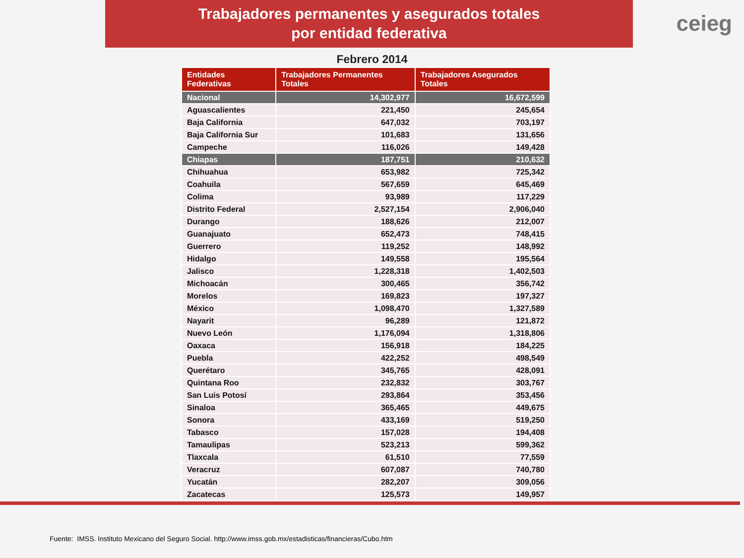Trabajadores permanentes y asegurados totales
por entidad federativa
ceieg
Febrero 2014
| Entidades Federativas | Trabajadores Permanentes Totales | Trabajadores Asegurados Totales |
| --- | --- | --- |
| Nacional | 14,302,977 | 16,672,599 |
| Aguascalientes | 221,450 | 245,654 |
| Baja California | 647,032 | 703,197 |
| Baja California Sur | 101,683 | 131,656 |
| Campeche | 116,026 | 149,428 |
| Chiapas | 187,751 | 210,632 |
| Chihuahua | 653,982 | 725,342 |
| Coahuila | 567,659 | 645,469 |
| Colima | 93,989 | 117,229 |
| Distrito Federal | 2,527,154 | 2,906,040 |
| Durango | 188,626 | 212,007 |
| Guanajuato | 652,473 | 748,415 |
| Guerrero | 119,252 | 148,992 |
| Hidalgo | 149,558 | 195,564 |
| Jalisco | 1,228,318 | 1,402,503 |
| Michoacán | 300,465 | 356,742 |
| Morelos | 169,823 | 197,327 |
| México | 1,098,470 | 1,327,589 |
| Nayarit | 96,289 | 121,872 |
| Nuevo León | 1,176,094 | 1,318,806 |
| Oaxaca | 156,918 | 184,225 |
| Puebla | 422,252 | 498,549 |
| Querétaro | 345,765 | 428,091 |
| Quintana Roo | 232,832 | 303,767 |
| San Luis Potosí | 293,864 | 353,456 |
| Sinaloa | 365,465 | 449,675 |
| Sonora | 433,169 | 519,250 |
| Tabasco | 157,028 | 194,408 |
| Tamaulipas | 523,213 | 599,362 |
| Tlaxcala | 61,510 | 77,559 |
| Veracruz | 607,087 | 740,780 |
| Yucatán | 282,207 | 309,056 |
| Zacatecas | 125,573 | 149,957 |
Fuente: IMSS. Instituto Mexicano del Seguro Social. http://www.imss.gob.mx/estadisticas/financieras/Cubo.htm